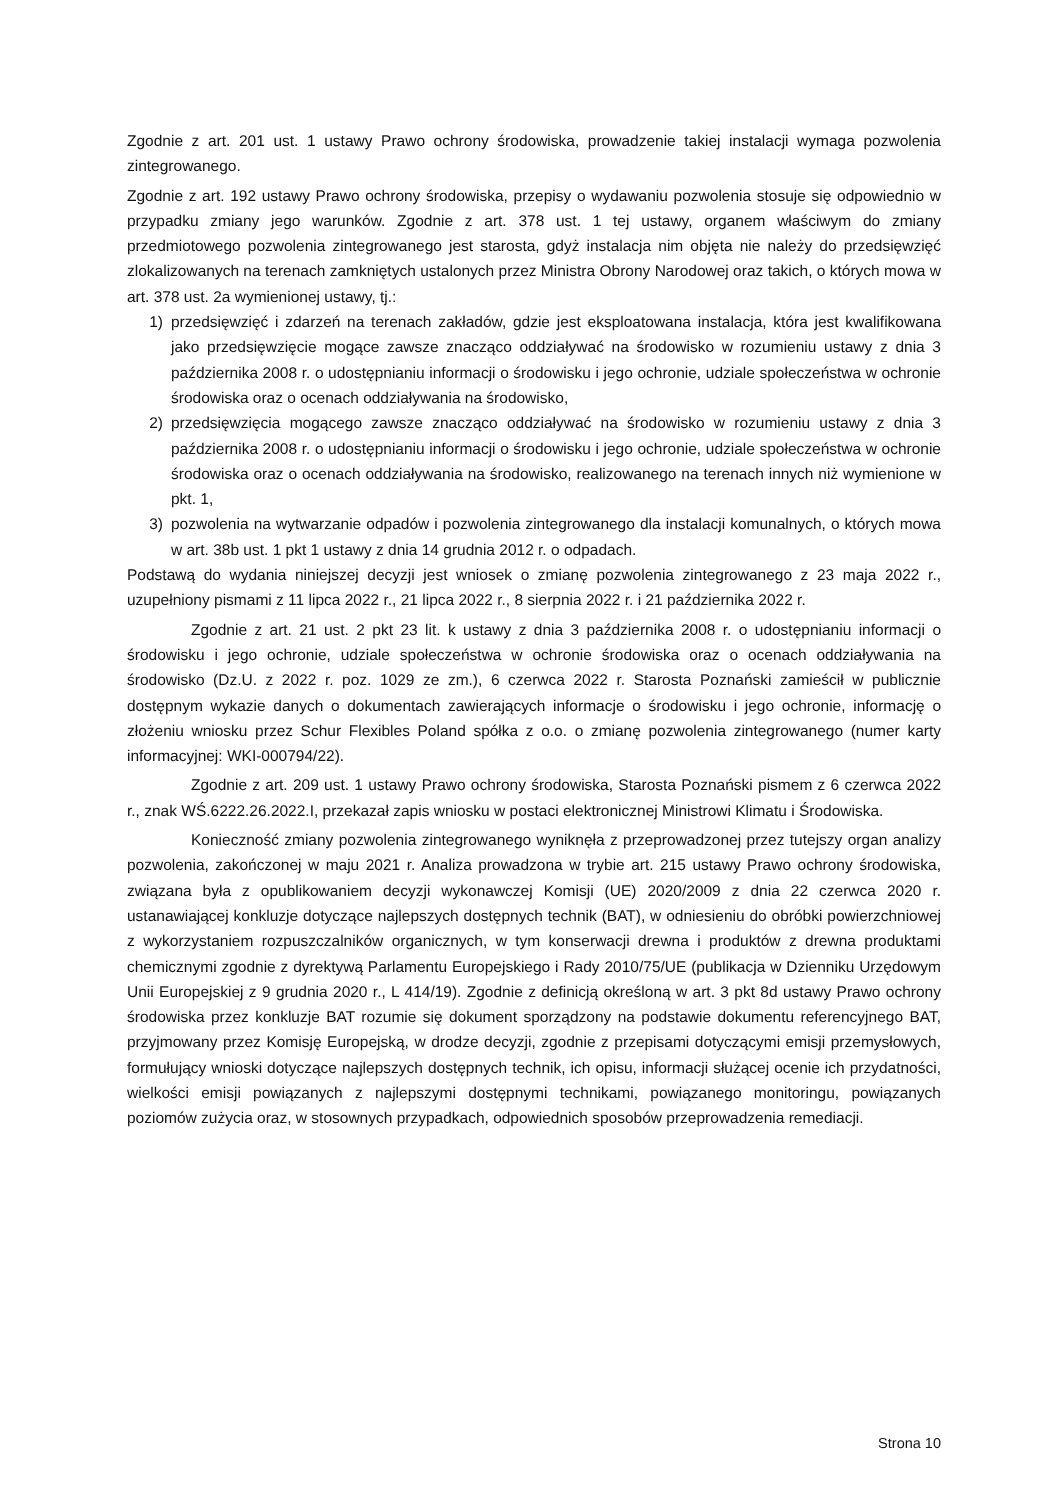Zgodnie z art. 201 ust. 1 ustawy Prawo ochrony środowiska, prowadzenie takiej instalacji wymaga pozwolenia zintegrowanego.
Zgodnie z art. 192 ustawy Prawo ochrony środowiska, przepisy o wydawaniu pozwolenia stosuje się odpowiednio w przypadku zmiany jego warunków. Zgodnie z art. 378 ust. 1 tej ustawy, organem właściwym do zmiany przedmiotowego pozwolenia zintegrowanego jest starosta, gdyż instalacja nim objęta nie należy do przedsięwzięć zlokalizowanych na terenach zamkniętych ustalonych przez Ministra Obrony Narodowej oraz takich, o których mowa w art. 378 ust. 2a wymienionej ustawy, tj.:
1) przedsięwzięć i zdarzeń na terenach zakładów, gdzie jest eksploatowana instalacja, która jest kwalifikowana jako przedsięwzięcie mogące zawsze znacząco oddziaływać na środowisko w rozumieniu ustawy z dnia 3 października 2008 r. o udostępnianiu informacji o środowisku i jego ochronie, udziale społeczeństwa w ochronie środowiska oraz o ocenach oddziaływania na środowisko,
2) przedsięwzięcia mogącego zawsze znacząco oddziaływać na środowisko w rozumieniu ustawy z dnia 3 października 2008 r. o udostępnianiu informacji o środowisku i jego ochronie, udziale społeczeństwa w ochronie środowiska oraz o ocenach oddziaływania na środowisko, realizowanego na terenach innych niż wymienione w pkt. 1,
3) pozwolenia na wytwarzanie odpadów i pozwolenia zintegrowanego dla instalacji komunalnych, o których mowa w art. 38b ust. 1 pkt 1 ustawy z dnia 14 grudnia 2012 r. o odpadach.
Podstawą do wydania niniejszej decyzji jest wniosek o zmianę pozwolenia zintegrowanego z 23 maja 2022 r., uzupełniony pismami z 11 lipca 2022 r., 21 lipca 2022 r., 8 sierpnia 2022 r. i 21 października 2022 r.
Zgodnie z art. 21 ust. 2 pkt 23 lit. k ustawy z dnia 3 października 2008 r. o udostępnianiu informacji o środowisku i jego ochronie, udziale społeczeństwa w ochronie środowiska oraz o ocenach oddziaływania na środowisko (Dz.U. z 2022 r. poz. 1029 ze zm.), 6 czerwca 2022 r. Starosta Poznański zamieścił w publicznie dostępnym wykazie danych o dokumentach zawierających informacje o środowisku i jego ochronie, informację o złożeniu wniosku przez Schur Flexibles Poland spółka z o.o. o zmianę pozwolenia zintegrowanego (numer karty informacyjnej: WKI-000794/22).
Zgodnie z art. 209 ust. 1 ustawy Prawo ochrony środowiska, Starosta Poznański pismem z 6 czerwca 2022 r., znak WŚ.6222.26.2022.I, przekazał zapis wniosku w postaci elektronicznej Ministrowi Klimatu i Środowiska.
Konieczność zmiany pozwolenia zintegrowanego wyniknęła z przeprowadzonej przez tutejszy organ analizy pozwolenia, zakończonej w maju 2021 r. Analiza prowadzona w trybie art. 215 ustawy Prawo ochrony środowiska, związana była z opublikowaniem decyzji wykonawczej Komisji (UE) 2020/2009 z dnia 22 czerwca 2020 r. ustanawiającej konkluzje dotyczące najlepszych dostępnych technik (BAT), w odniesieniu do obróbki powierzchniowej z wykorzystaniem rozpuszczalników organicznych, w tym konserwacji drewna i produktów z drewna produktami chemicznymi zgodnie z dyrektywą Parlamentu Europejskiego i Rady 2010/75/UE (publikacja w Dzienniku Urzędowym Unii Europejskiej z 9 grudnia 2020 r., L 414/19). Zgodnie z definicją określoną w art. 3 pkt 8d ustawy Prawo ochrony środowiska przez konkluzje BAT rozumie się dokument sporządzony na podstawie dokumentu referencyjnego BAT, przyjmowany przez Komisję Europejską, w drodze decyzji, zgodnie z przepisami dotyczącymi emisji przemysłowych, formułujący wnioski dotyczące najlepszych dostępnych technik, ich opisu, informacji służącej ocenie ich przydatności, wielkości emisji powiązanych z najlepszymi dostępnymi technikami, powiązanego monitoringu, powiązanych poziomów zużycia oraz, w stosownych przypadkach, odpowiednich sposobów przeprowadzenia remediacji.
Strona 10